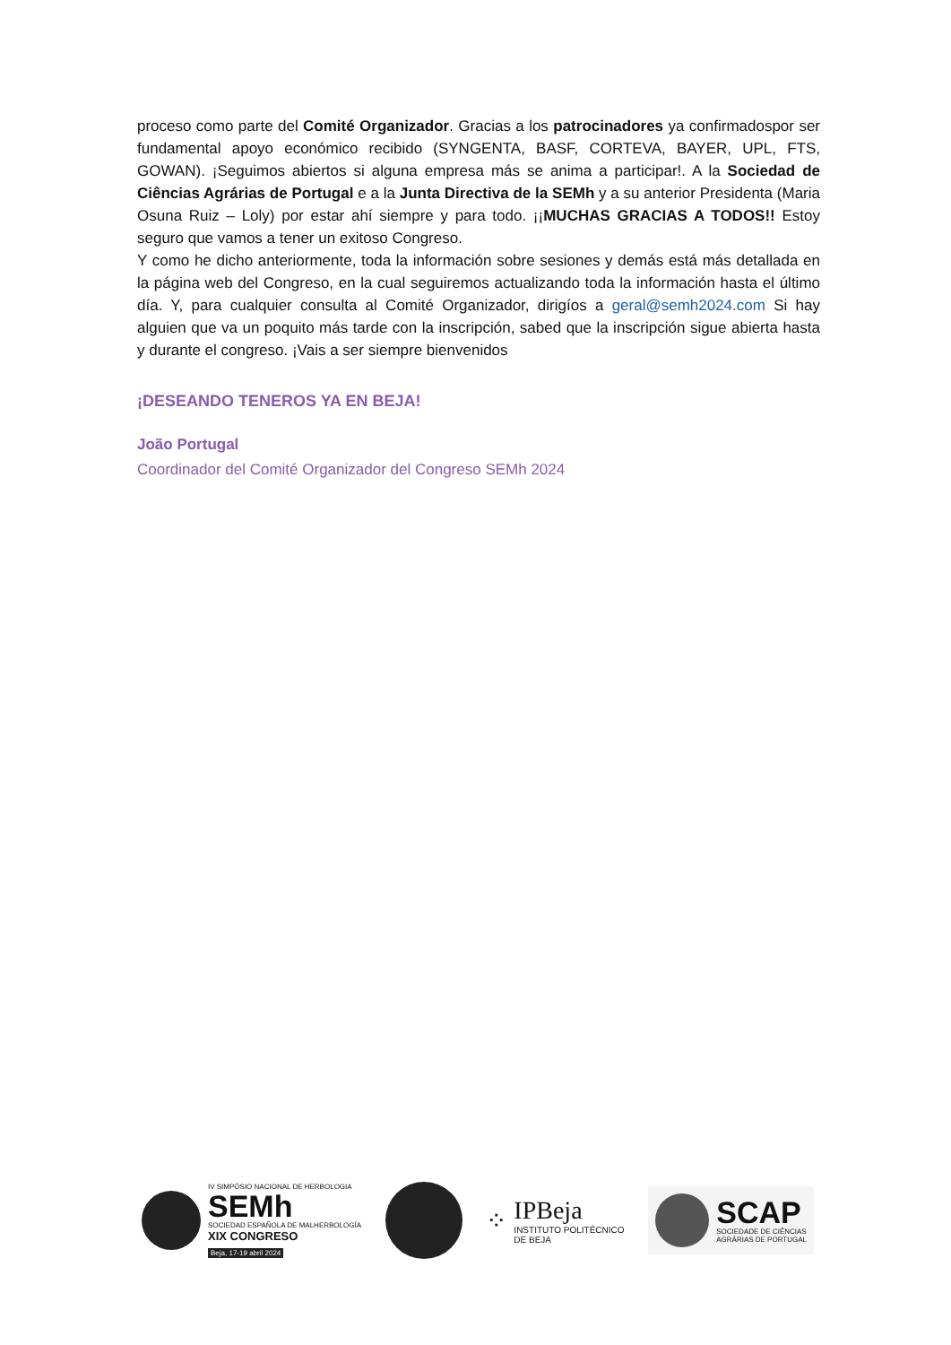proceso como parte del Comité Organizador. Gracias a los patrocinadores ya confirmadospor ser fundamental apoyo económico recibido (SYNGENTA, BASF, CORTEVA, BAYER, UPL, FTS, GOWAN). ¡Seguimos abiertos si alguna empresa más se anima a participar!. A la Sociedad de Ciências Agrárias de Portugal e a la Junta Directiva de la SEMh y a su anterior Presidenta (Maria Osuna Ruiz – Loly) por estar ahí siempre y para todo. ¡¡MUCHAS GRACIAS A TODOS!! Estoy seguro que vamos a tener un exitoso Congreso.
Y como he dicho anteriormente, toda la información sobre sesiones y demás está más detallada en la página web del Congreso, en la cual seguiremos actualizando toda la información hasta el último día. Y, para cualquier consulta al Comité Organizador, dirigíos a geral@semh2024.com Si hay alguien que va un poquito más tarde con la inscripción, sabed que la inscripción sigue abierta hasta y durante el congreso. ¡Vais a ser siempre bienvenidos
¡DESEANDO TENEROS YA EN BEJA!
João Portugal
Coordinador del Comité Organizador del Congreso SEMh 2024
IV SIMPÓSIO NACIONAL DE HERBOLOGIA
SEMh
SOCIEDAD ESPAÑOLA DE MALHERBOLOGÍA
XIX CONGRESO
Beja, 17-19 abril 2024
⁘
IPBeja
INSTITUTO POLITÉCNICO
DE BEJA
SCAP
SOCIEDADE DE CIÊNCIAS
AGRÁRIAS DE PORTUGAL